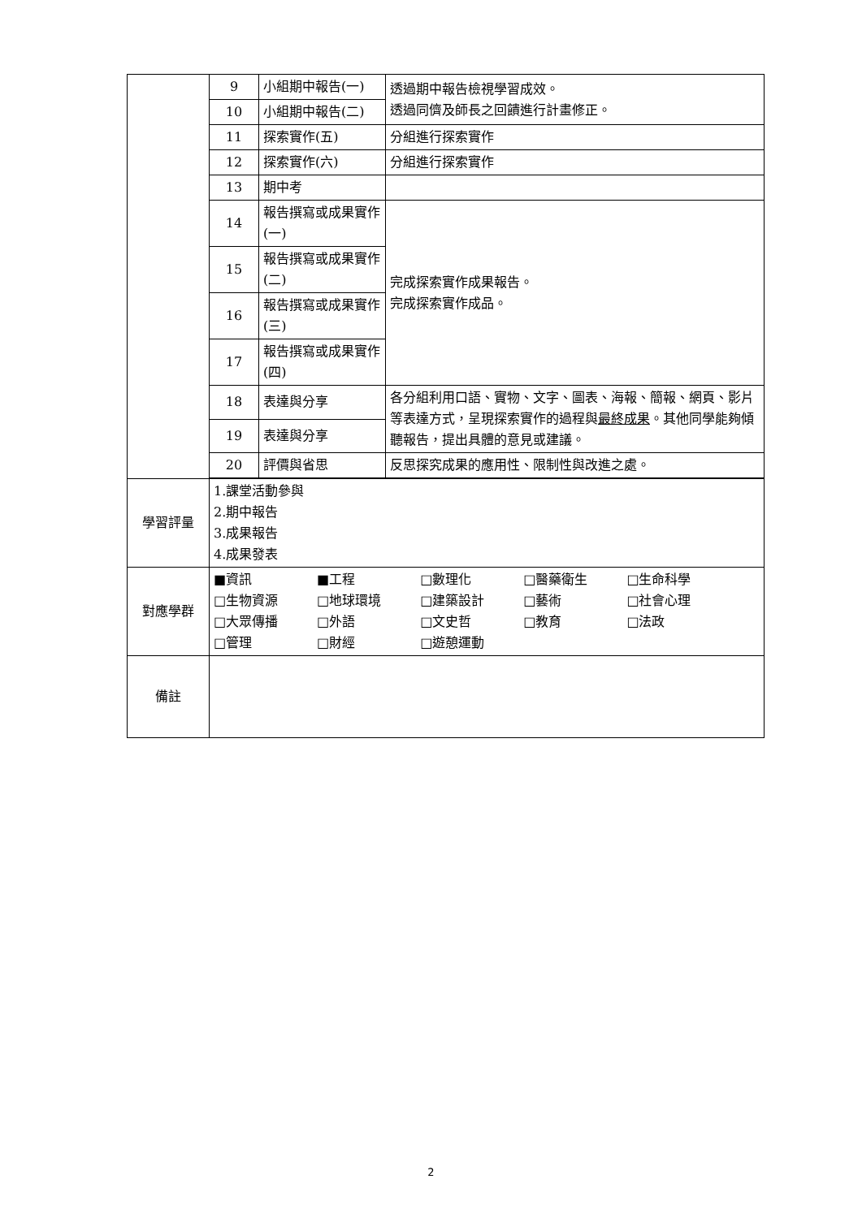| | 9 | 小組期中報告(一) | 透過期中報告檢視學習成效。 透過同儕及師長之回饋進行計畫修正。 |
| | 10 | 小組期中報告(二) | |
| | 11 | 探索實作(五) | 分組進行探索實作 |
| | 12 | 探索實作(六) | 分組進行探索實作 |
| | 13 | 期中考 | |
| | 14 | 報告撰寫或成果實作(一) | 完成探索實作成果報告。 完成探索實作成品。 |
| | 15 | 報告撰寫或成果實作(二) | |
| | 16 | 報告撰寫或成果實作(三) | |
| | 17 | 報告撰寫或成果實作(四) | |
| | 18 | 表達與分享 | 各分組利用口語、實物、文字、圖表、海報、簡報、網頁、影片等表達方式，呈現探索實作的過程與 最終成果 。其他同學能夠傾聽報告，提出具體的意見或建議。 |
| | 19 | 表達與分享 | |
| | 20 | 評價與省思 | 反思探究成果的應用性、限制性與改進之處。 |
| 學習評量 | 1.課堂活動參與 2.期中報告 3.成果報告 4.成果發表 | | |
| 對應學群 | ■資訊 ■工程 □數理化 □醫藥衛生 □生命科學 □生物資源 □地球環境 □建築設計 □藝術 □社會心理 □大眾傳播 □外語 □文史哲 □教育 □法政 □管理 □財經 □遊憩運動 | | |
| 備註 | | | |
2